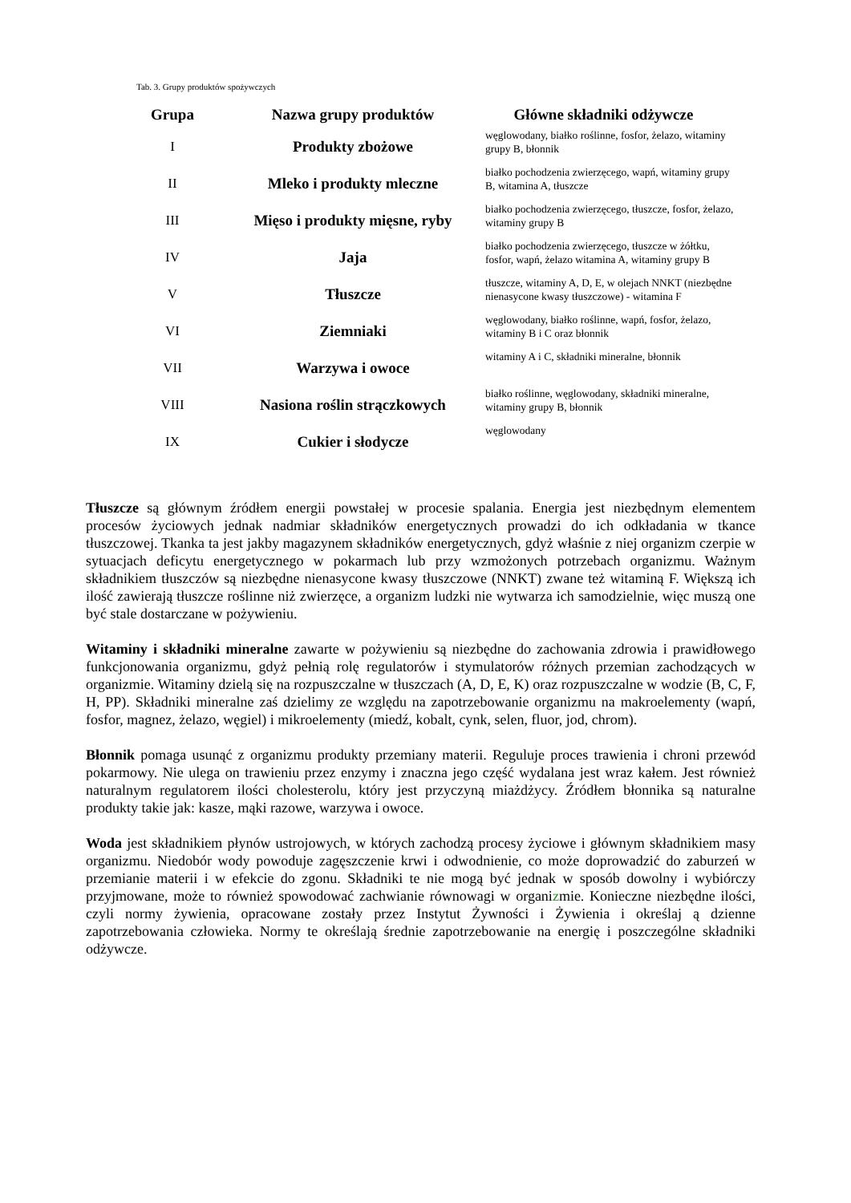Tab. 3. Grupy produktów spożywczych
| Grupa | Nazwa grupy produktów | Główne składniki odżywcze |
| --- | --- | --- |
| I | Produkty zbożowe | węglowodany, białko roślinne, fosfor, żelazo, witaminy grupy B, błonnik |
| II | Mleko i produkty mleczne | białko pochodzenia zwierzęcego, wapń, witaminy grupy B, witamina A, tłuszcze |
| III | Mięso i produkty mięsne, ryby | białko pochodzenia zwierzęcego, tłuszcze, fosfor, żelazo, witaminy grupy B |
| IV | Jaja | białko pochodzenia zwierzęcego, tłuszcze w żółtku, fosfor, wapń, żelazo witamina A, witaminy grupy B |
| V | Tłuszcze | tłuszcze, witaminy A, D, E, w olejach NNKT (niezbędne nienasycone kwasy tłuszczowe) - witamina F |
| VI | Ziemniaki | węglowodany, białko roślinne, wapń, fosfor, żelazo, witaminy B i C oraz błonnik |
| VII | Warzywa i owoce | witaminy A i C, składniki mineralne, błonnik |
| VIII | Nasiona roślin strączkowych | białko roślinne, węglowodany, składniki mineralne, witaminy grupy B, błonnik |
| IX | Cukier i słodycze | węglowodany |
Tłuszcze są głównym źródłem energii powstałej w procesie spalania. Energia jest niezbędnym elementem procesów życiowych jednak nadmiar składników energetycznych prowadzi do ich odkładania w tkance tłuszczowej. Tkanka ta jest jakby magazynem składników energetycznych, gdyż właśnie z niej organizm czerpie w sytuacjach deficytu energetycznego w pokarmach lub przy wzmożonych potrzebach organizmu. Ważnym składnikiem tłuszczów są niezbędne nienasycone kwasy tłuszczowe (NNKT) zwane też witaminą F. Większą ich ilość zawierają tłuszcze roślinne niż zwierzęce, a organizm ludzki nie wytwarza ich samodzielnie, więc muszą one być stale dostarczane w pożywieniu.
Witaminy i składniki mineralne zawarte w pożywieniu są niezbędne do zachowania zdrowia i prawidłowego funkcjonowania organizmu, gdyż pełnią rolę regulatorów i stymulatorów różnych przemian zachodzących w organizmie. Witaminy dzielą się na rozpuszczalne w tłuszczach (A, D, E, K) oraz rozpuszczalne w wodzie (B, C, F, H, PP). Składniki mineralne zaś dzielimy ze względu na zapotrzebowanie organizmu na makroelementy (wapń, fosfor, magnez, żelazo, węgiel) i mikroelementy (miedź, kobalt, cynk, selen, fluor, jod, chrom).
Błonnik pomaga usunąć z organizmu produkty przemiany materii. Reguluje proces trawienia i chroni przewód pokarmowy. Nie ulega on trawieniu przez enzymy i znaczna jego część wydalana jest wraz kałem. Jest również naturalnym regulatorem ilości cholesterolu, który jest przyczyną miażdżycy. Źródłem błonnika są naturalne produkty takie jak: kasze, mąki razowe, warzywa i owoce.
Woda jest składnikiem płynów ustrojowych, w których zachodzą procesy życiowe i głównym składnikiem masy organizmu. Niedobór wody powoduje zagęszczenie krwi i odwodnienie, co może doprowadzić do zaburzeń w przemianie materii i w efekcie do zgonu. Składniki te nie mogą być jednak w sposób dowolny i wybiórczy przyjmowane, może to również spowodować zachwianie równowagi w organizmie. Konieczne niezbędne ilości, czyli normy żywienia, opracowane zostały przez Instytut Żywności i Żywienia i określaj ą dzienne zapotrzebowania człowieka. Normy te określają średnie zapotrzebowanie na energię i poszczególne składniki odżywcze.